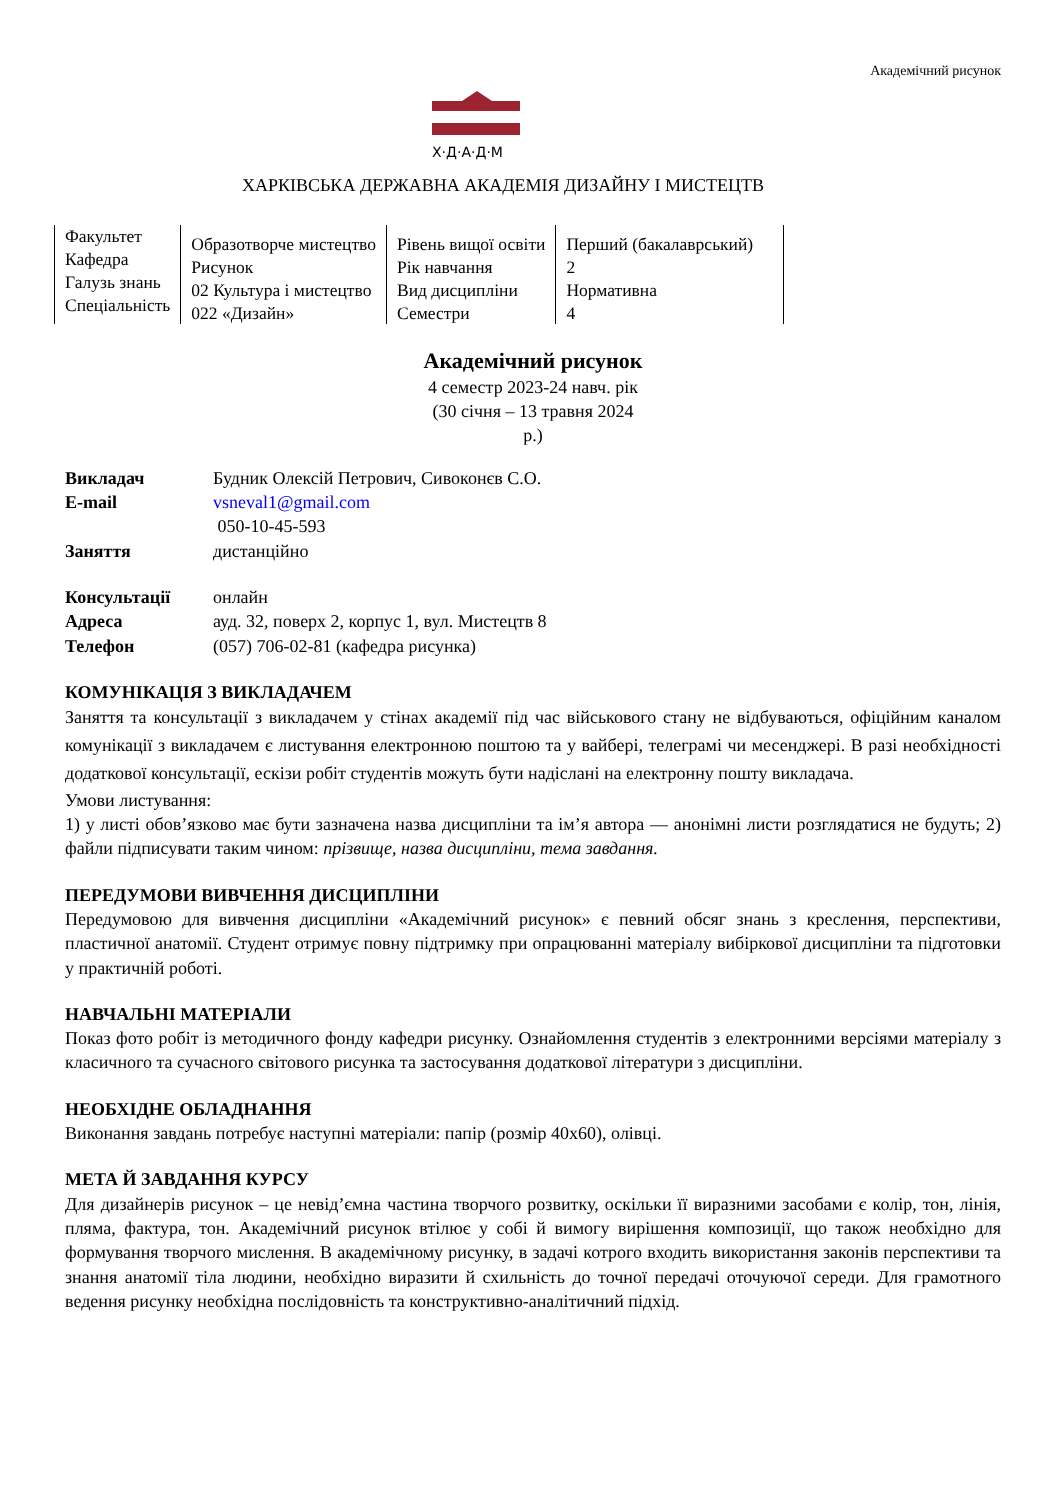Академічний рисунок
Х·Д·А·Д·М
ХАРКІВСЬКА ДЕРЖАВНА АКАДЕМІЯ ДИЗАЙНУ І МИСТЕЦТВ
| Факультет Кафедра Галузь знань Спеціальність | Образотворче мистецтво Рисунок 02 Культура і мистецтво 022 «Дизайн» | Рівень вищої освіти Рік навчання Вид дисципліни Семестри | Перший (бакалаврський) 2 Нормативна 4 |
Академічний рисунок
4 семестр 2023-24 навч. рік
(30 січня – 13 травня 2024
р.)
| Викладач | Будник Олексій Петрович, Сивоконєв С.О. |
| E-mail | vsneval1@gmail.com |
| | 050-10-45-593 |
| Заняття | дистанційно |
| Консультації | онлайн |
| Адреса | ауд. 32, поверх 2, корпус 1, вул. Мистецтв 8 |
| Телефон | (057) 706-02-81 (кафедра рисунка) |
КОМУНІКАЦІЯ З ВИКЛАДАЧЕМ
Заняття та консультації з викладачем у стінах академії під час військового стану не відбуваються, офіційним каналом комунікації з викладачем є листування електронною поштою та у вайбері, телеграмі чи месенджері. В разі необхідності додаткової консультації, ескізи робіт студентів можуть бути надіслані на електронну пошту викладача.
Умови листування:
1) у листі обов’язково має бути зазначена назва дисципліни та ім’я автора — анонімні листи розглядатися не будуть; 2) файли підписувати таким чином: прізвище, назва дисципліни, тема завдання.
ПЕРЕДУМОВИ ВИВЧЕННЯ ДИСЦИПЛІНИ
Передумовою для вивчення дисципліни «Академічний рисунок» є певний обсяг знань з креслення, перспективи, пластичної анатомії. Студент отримує повну підтримку при опрацюванні матеріалу вибіркової дисципліни та підготовки у практичній роботі.
НАВЧАЛЬНІ МАТЕРІАЛИ
Показ фото робіт із методичного фонду кафедри рисунку. Ознайомлення студентів з електронними версіями матеріалу з класичного та сучасного світового рисунка та застосування додаткової літератури з дисципліни.
НЕОБХІДНЕ ОБЛАДНАННЯ
Виконання завдань потребує наступні матеріали: папір (розмір 40х60), олівці.
МЕТА Й ЗАВДАННЯ КУРСУ
Для дизайнерів рисунок – це невід’ємна частина творчого розвитку, оскільки її виразними засобами є колір, тон, лінія, пляма, фактура, тон. Академічний рисунок втілює у собі й вимогу вирішення композиції, що також необхідно для формування творчого мислення. В академічному рисунку, в задачі котрого входить використання законів перспективи та знання анатомії тіла людини, необхідно виразити й схильність до точної передачі оточуючої середи. Для грамотного ведення рисунку необхідна послідовність та конструктивно-аналітичний підхід.